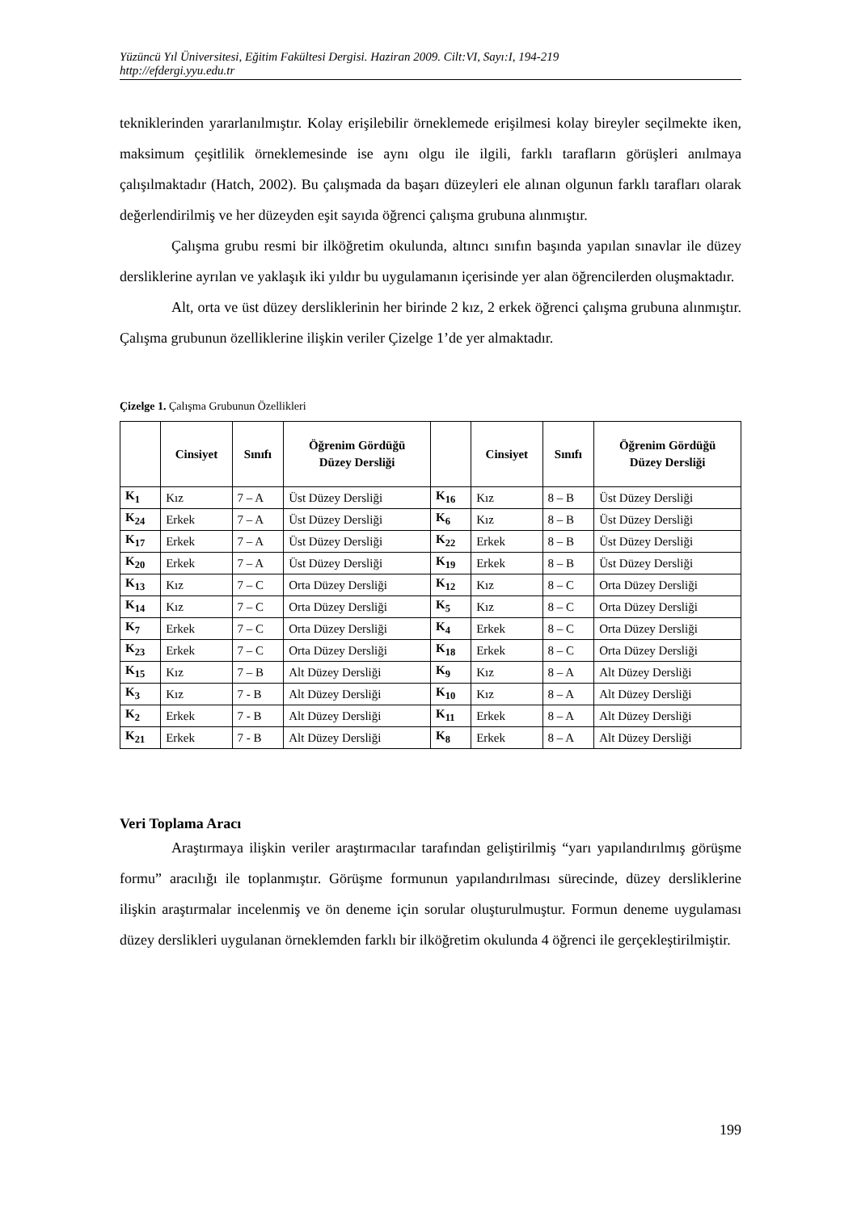Yüzüncü Yıl Üniversitesi, Eğitim Fakültesi Dergisi. Haziran 2009. Cilt:VI, Sayı:I, 194-219
http://efdergi.yyu.edu.tr
tekniklerinden yararlanılmıştır. Kolay erişilebilir örneklemede erişilmesi kolay bireyler seçilmekte iken, maksimum çeşitlilik örneklemesinde ise aynı olgu ile ilgili, farklı tarafların görüşleri anılmaya çalışılmaktadır (Hatch, 2002). Bu çalışmada da başarı düzeyleri ele alınan olgunun farklı tarafları olarak değerlendirilmiş ve her düzeyden eşit sayıda öğrenci çalışma grubuna alınmıştır.
Çalışma grubu resmi bir ilköğretim okulunda, altıncı sınıfın başında yapılan sınavlar ile düzey dersliklerine ayrılan ve yaklaşık iki yıldır bu uygulamanın içerisinde yer alan öğrencilerden oluşmaktadır.
Alt, orta ve üst düzey dersliklerinin her birinde 2 kız, 2 erkek öğrenci çalışma grubuna alınmıştır. Çalışma grubunun özelliklerine ilişkin veriler Çizelge 1’de yer almaktadır.
Çizelge 1. Çalışma Grubunun Özellikleri
| | Cinsiyet | Sınıfı | Öğrenim Gördüğü Düzey Dersliği | | Cinsiyet | Sınıfı | Öğrenim Gördüğü Düzey Dersliği |
| --- | --- | --- | --- | --- | --- | --- | --- |
| K<sub>1</sub> | Kız | 7 – A | Üst Düzey Dersliği | K<sub>16</sub> | Kız | 8 – B | Üst Düzey Dersliği |
| K<sub>24</sub> | Erkek | 7 – A | Üst Düzey Dersliği | K<sub>6</sub> | Kız | 8 – B | Üst Düzey Dersliği |
| K<sub>17</sub> | Erkek | 7 – A | Üst Düzey Dersliği | K<sub>22</sub> | Erkek | 8 – B | Üst Düzey Dersliği |
| K<sub>20</sub> | Erkek | 7 – A | Üst Düzey Dersliği | K<sub>19</sub> | Erkek | 8 – B | Üst Düzey Dersliği |
| K<sub>13</sub> | Kız | 7 – C | Orta Düzey Dersliği | K<sub>12</sub> | Kız | 8 – C | Orta Düzey Dersliği |
| K<sub>14</sub> | Kız | 7 – C | Orta Düzey Dersliği | K<sub>5</sub> | Kız | 8 – C | Orta Düzey Dersliği |
| K<sub>7</sub> | Erkek | 7 – C | Orta Düzey Dersliği | K<sub>4</sub> | Erkek | 8 – C | Orta Düzey Dersliği |
| K<sub>23</sub> | Erkek | 7 – C | Orta Düzey Dersliği | K<sub>18</sub> | Erkek | 8 – C | Orta Düzey Dersliği |
| K<sub>15</sub> | Kız | 7 – B | Alt Düzey Dersliği | K<sub>9</sub> | Kız | 8 – A | Alt Düzey Dersliği |
| K<sub>3</sub> | Kız | 7 - B | Alt Düzey Dersliği | K<sub>10</sub> | Kız | 8 – A | Alt Düzey Dersliği |
| K<sub>2</sub> | Erkek | 7 - B | Alt Düzey Dersliği | K<sub>11</sub> | Erkek | 8 – A | Alt Düzey Dersliği |
| K<sub>21</sub> | Erkek | 7 - B | Alt Düzey Dersliği | K<sub>8</sub> | Erkek | 8 – A | Alt Düzey Dersliği |
Veri Toplama Aracı
Araştırmaya ilişkin veriler araştırmacılar tarafından geliştirilmiş “yarı yapılandırılmış görüşme formu” aracılığı ile toplanmıştır. Görüşme formunun yapılandırılması sürecinde, düzey dersliklerine ilişkin araştırmalar incelenmiş ve ön deneme için sorular oluşturulmuştur. Formun deneme uygulaması düzey derslikleri uygulanan örneklemden farklı bir ilköğretim okulunda 4 öğrenci ile gerçekleştirilmiştir.
199